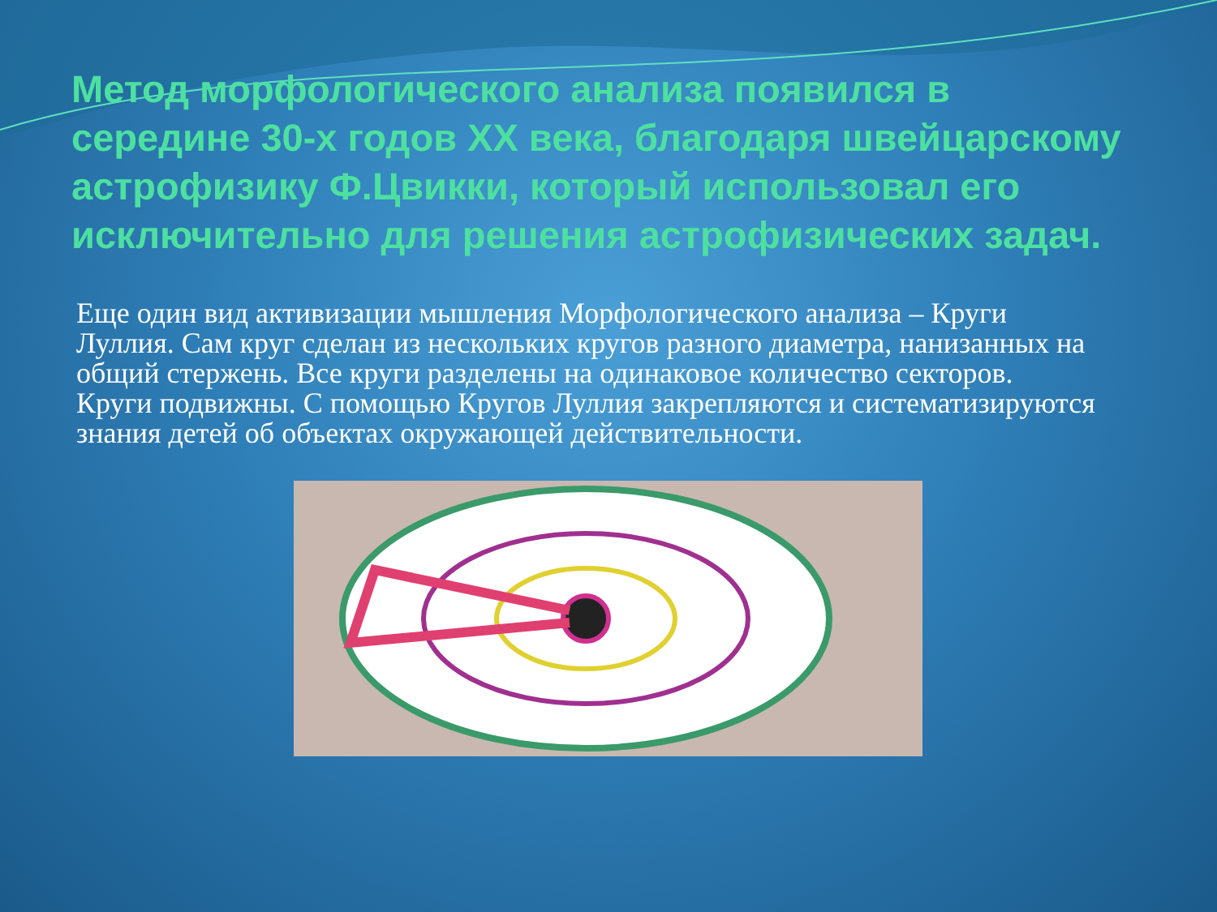Метод морфологического анализа появился в середине 30-х годов XX века, благодаря швейцарскому астрофизику Ф.Цвикки, который использовал его исключительно для решения астрофизических задач.
Еще один вид активизации мышления Морфологического анализа – Круги Луллия. Сам круг сделан из нескольких кругов разного диаметра, нанизанных на общий стержень. Все круги разделены на одинаковое количество секторов. Круги подвижны. С помощью Кругов Луллия закрепляются и систематизируются знания детей об объектах окружающей действительности.